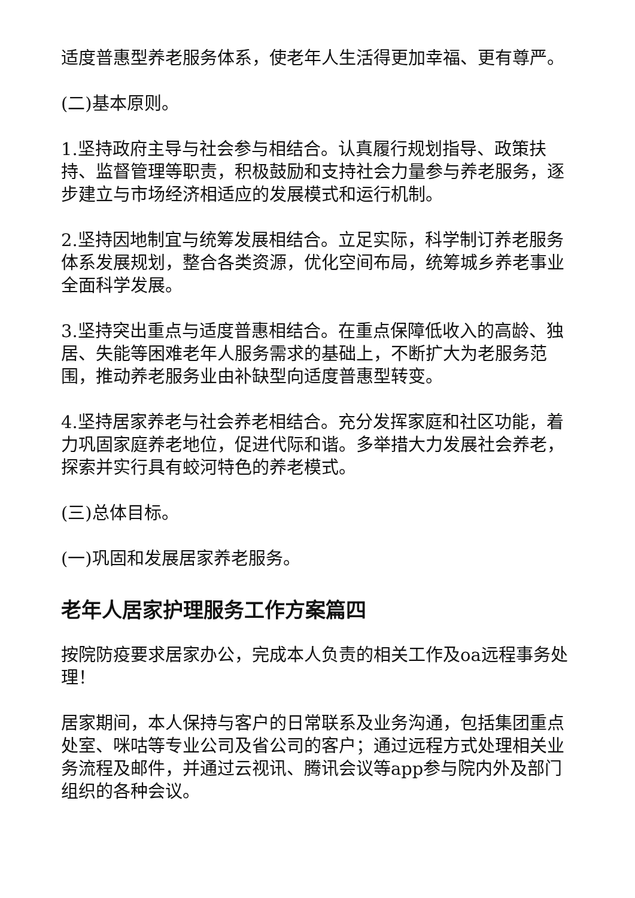适度普惠型养老服务体系，使老年人生活得更加幸福、更有尊严。
(二)基本原则。
1.坚持政府主导与社会参与相结合。认真履行规划指导、政策扶持、监督管理等职责，积极鼓励和支持社会力量参与养老服务，逐步建立与市场经济相适应的发展模式和运行机制。
2.坚持因地制宜与统筹发展相结合。立足实际，科学制订养老服务体系发展规划，整合各类资源，优化空间布局，统筹城乡养老事业全面科学发展。
3.坚持突出重点与适度普惠相结合。在重点保障低收入的高龄、独居、失能等困难老年人服务需求的基础上，不断扩大为老服务范围，推动养老服务业由补缺型向适度普惠型转变。
4.坚持居家养老与社会养老相结合。充分发挥家庭和社区功能，着力巩固家庭养老地位，促进代际和谐。多举措大力发展社会养老，探索并实行具有蛟河特色的养老模式。
(三)总体目标。
(一)巩固和发展居家养老服务。
老年人居家护理服务工作方案篇四
按院防疫要求居家办公，完成本人负责的相关工作及oa远程事务处理！
居家期间，本人保持与客户的日常联系及业务沟通，包括集团重点处室、咪咕等专业公司及省公司的客户；通过远程方式处理相关业务流程及邮件，并通过云视讯、腾讯会议等app参与院内外及部门组织的各种会议。